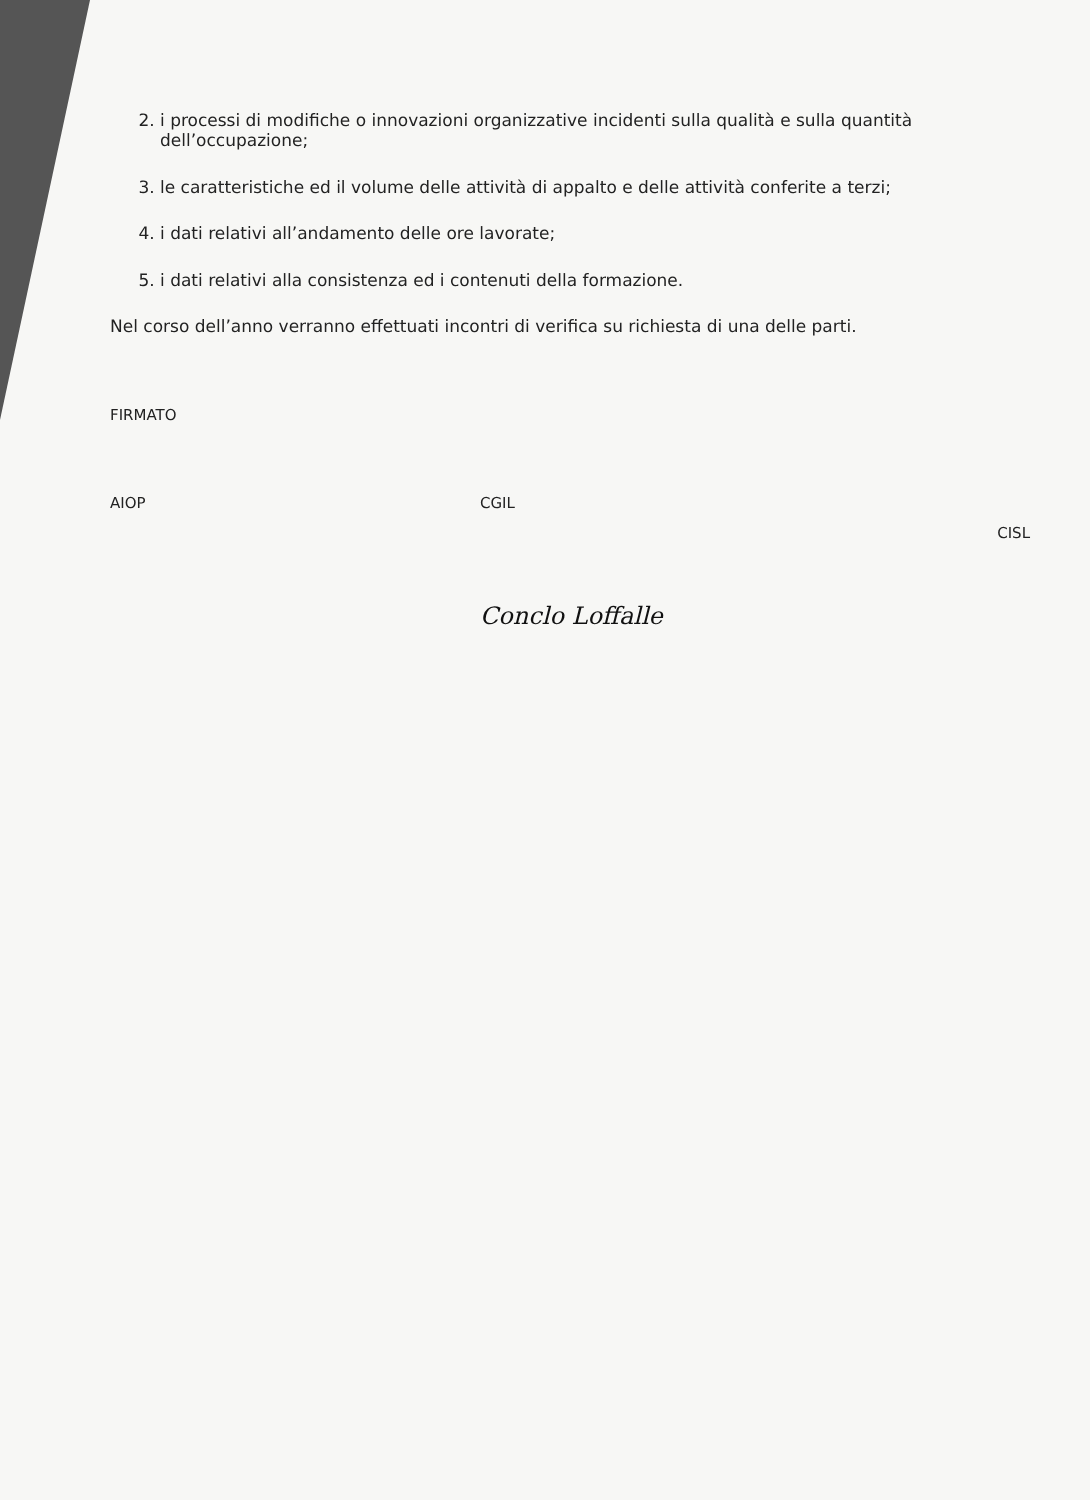2. i processi di modifiche o innovazioni organizzative incidenti sulla qualità e sulla quantità dell’occupazione;
3. le caratteristiche ed il volume delle attività di appalto e delle attività conferite a terzi;
4. i dati relativi all’andamento delle ore lavorate;
5. i dati relativi alla consistenza ed i contenuti della formazione.
Nel corso dell’anno verranno effettuati incontri di verifica su richiesta di una delle parti.
FIRMATO
AIOP CGIL
Conclo Loffalle
CISL